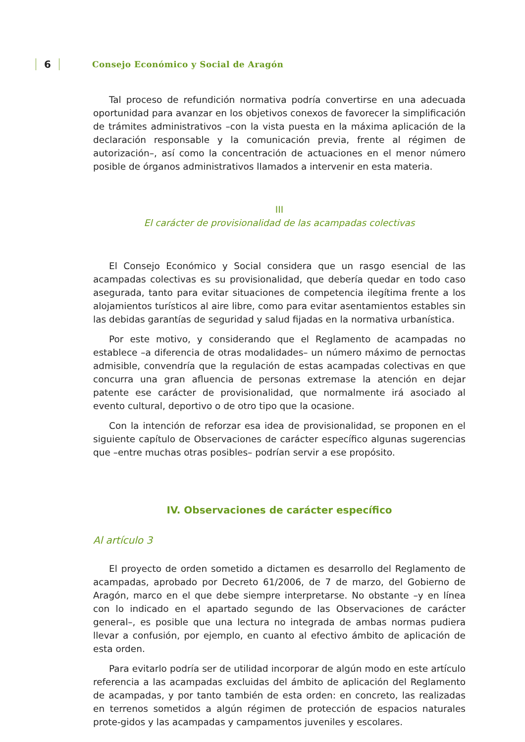6 Consejo Económico y Social de Aragón
Tal proceso de refundición normativa podría convertirse en una adecuada oportunidad para avanzar en los objetivos conexos de favorecer la simplificación de trámites administrativos –con la vista puesta en la máxima aplicación de la declaración responsable y la comunicación previa, frente al régimen de autorización–, así como la concentración de actuaciones en el menor número posible de órganos administrativos llamados a intervenir en esta materia.
III
El carácter de provisionalidad de las acampadas colectivas
El Consejo Económico y Social considera que un rasgo esencial de las acampadas colectivas es su provisionalidad, que debería quedar en todo caso asegurada, tanto para evitar situaciones de competencia ilegítima frente a los alojamientos turísticos al aire libre, como para evitar asentamientos estables sin las debidas garantías de seguridad y salud fijadas en la normativa urbanística.
Por este motivo, y considerando que el Reglamento de acampadas no establece –a diferencia de otras modalidades– un número máximo de pernoctas admisible, convendría que la regulación de estas acampadas colectivas en que concurra una gran afluencia de personas extremase la atención en dejar patente ese carácter de provisionalidad, que normalmente irá asociado al evento cultural, deportivo o de otro tipo que la ocasione.
Con la intención de reforzar esa idea de provisionalidad, se proponen en el siguiente capítulo de Observaciones de carácter específico algunas sugerencias que –entre muchas otras posibles– podrían servir a ese propósito.
IV. Observaciones de carácter específico
Al artículo 3
El proyecto de orden sometido a dictamen es desarrollo del Reglamento de acampadas, aprobado por Decreto 61/2006, de 7 de marzo, del Gobierno de Aragón, marco en el que debe siempre interpretarse. No obstante –y en línea con lo indicado en el apartado segundo de las Observaciones de carácter general–, es posible que una lectura no integrada de ambas normas pudiera llevar a confusión, por ejemplo, en cuanto al efectivo ámbito de aplicación de esta orden.
Para evitarlo podría ser de utilidad incorporar de algún modo en este artículo referencia a las acampadas excluidas del ámbito de aplicación del Reglamento de acampadas, y por tanto también de esta orden: en concreto, las realizadas en terrenos sometidos a algún régimen de protección de espacios naturales prote-gidos y las acampadas y campamentos juveniles y escolares.